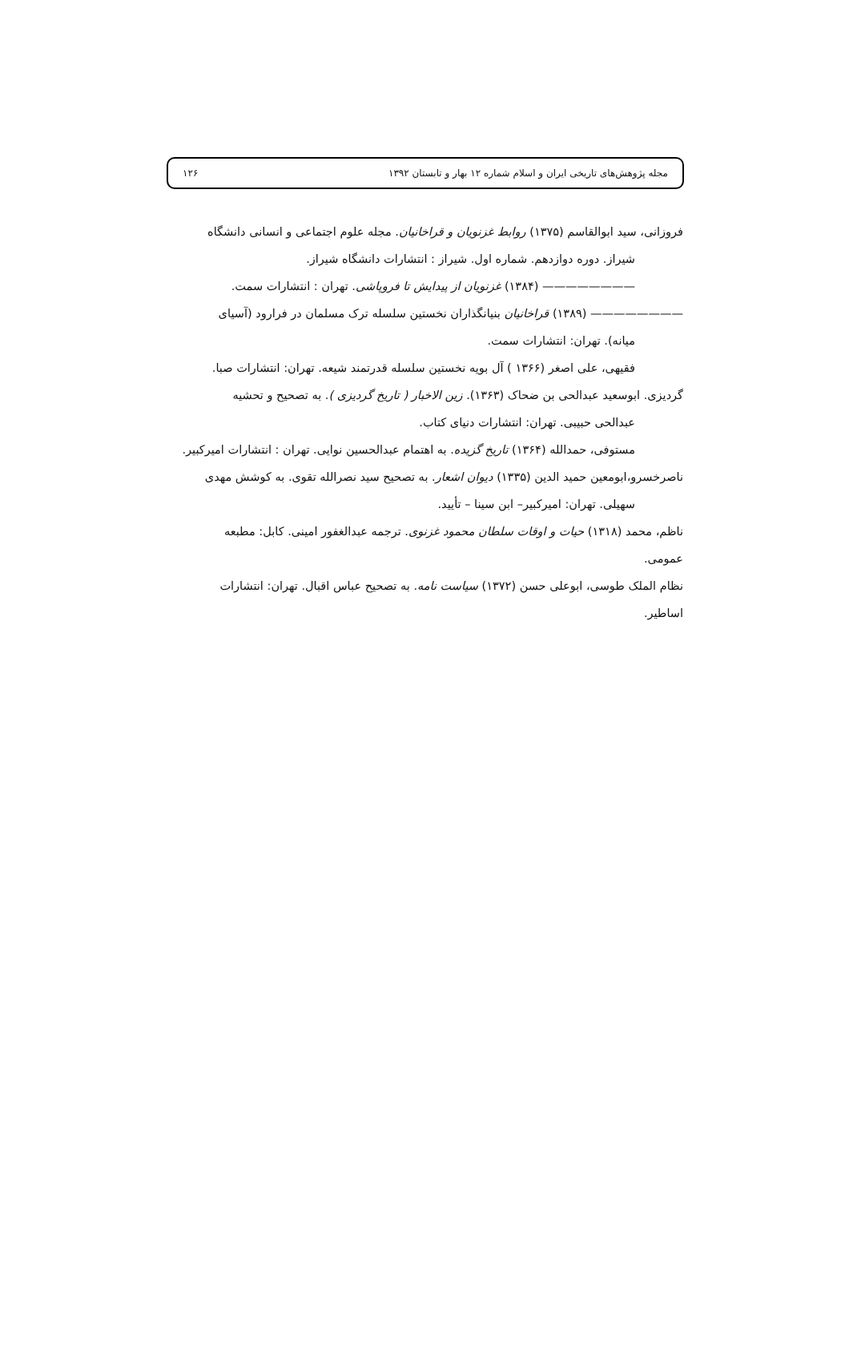مجله پژوهش‌های تاریخی ایران و اسلام شماره ۱۲ بهار و تابستان ۱۳۹۲ ۱۲۶
فروزانی، سید ابوالقاسم (۱۳۷۵) روابط غزنویان و قراخانیان. مجله علوم اجتماعی و انسانی دانشگاه
شیراز. دوره دوازدهم. شماره اول. شیراز : انتشارات دانشگاه شیراز.
———————— (۱۳۸۴) غزنویان از پیدایش تا فروپاشی. تهران : انتشارات سمت.
———————— (۱۳۸۹) قراخانیان بنیانگذاران نخستین سلسله ترک مسلمان در فرارود (آسیای
میانه). تهران: انتشارات سمت.
فقیهی، علی اصغر (۱۳۶۶ ) آل بویه نخستین سلسله قدرتمند شیعه. تهران: انتشارات صبا.
گردیزی. ابوسعید عبدالحی بن ضحاک (۱۳۶۳). زین الاخبار ( تاریخ گردیزی ). به تصحیح و تحشیه
عبدالحی حبیبی. تهران: انتشارات دنیای کتاب.
مستوفی، حمدالله (۱۳۶۴) تاریخ گزیده. به اهتمام عبدالحسین نوایی. تهران : انتشارات امیرکبیر.
ناصرخسرو،ابومعین حمید الدین (۱۳۳۵) دیوان اشعار. به تصحیح سید نصرالله تقوی. به کوشش مهدی
سهیلی. تهران: امیرکبیر– ابن سینا – تأیید.
ناظم، محمد (۱۳۱۸) حیات و اوقات سلطان محمود غزنوی. ترجمه عبدالغفور امینی. کابل: مطبعه
عمومی.
نظام الملک طوسی، ابوعلی حسن (۱۳۷۲) سیاست نامه. به تصحیح عباس اقبال. تهران: انتشارات
اساطیر.